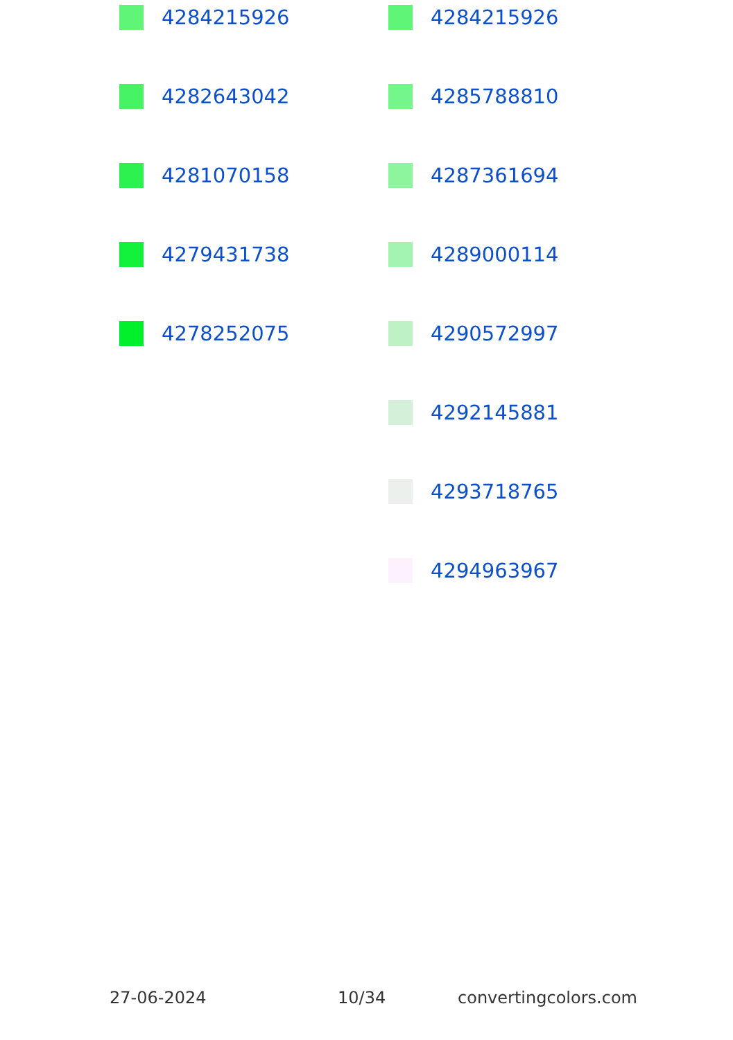4284215926
4282643042
4281070158
4279431738
4278252075
4284215926
4285788810
4287361694
4289000114
4290572997
4292145881
4293718765
4294963967
27-06-2024 10/34 convertingcolors.com